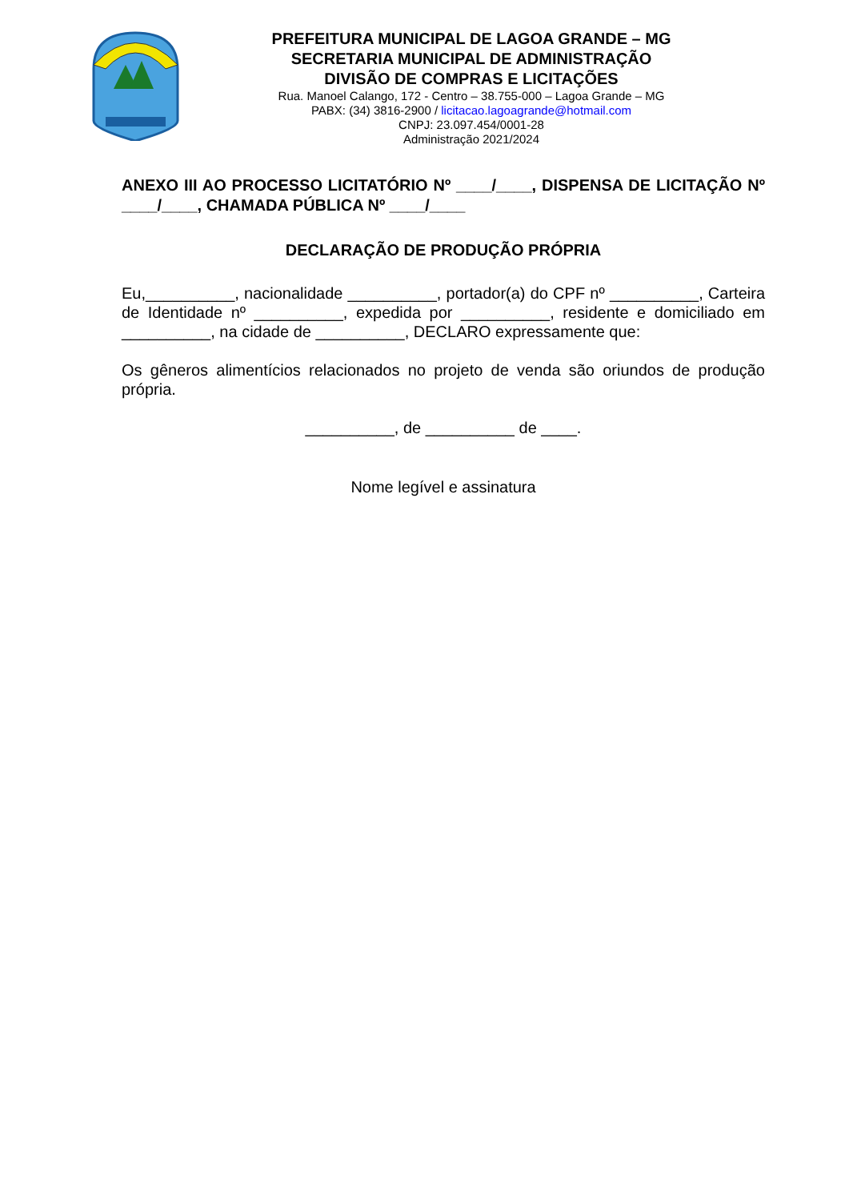PREFEITURA MUNICIPAL DE LAGOA GRANDE – MG
SECRETARIA MUNICIPAL DE ADMINISTRAÇÃO
DIVISÃO DE COMPRAS E LICITAÇÕES
Rua. Manoel Calango, 172 - Centro – 38.755-000 – Lagoa Grande – MG
PABX: (34) 3816-2900 / licitacao.lagoagrande@hotmail.com
CNPJ: 23.097.454/0001-28
Administração 2021/2024
ANEXO III AO PROCESSO LICITATÓRIO Nº ____/____, DISPENSA DE LICITAÇÃO Nº ____/____, CHAMADA PÚBLICA Nº ____/____
DECLARAÇÃO DE PRODUÇÃO PRÓPRIA
Eu,__________, nacionalidade __________, portador(a) do CPF nº __________, Carteira de Identidade nº __________, expedida por __________, residente e domiciliado em __________, na cidade de __________, DECLARO expressamente que:
Os gêneros alimentícios relacionados no projeto de venda são oriundos de produção própria.
__________, de __________ de ____.
Nome legível e assinatura